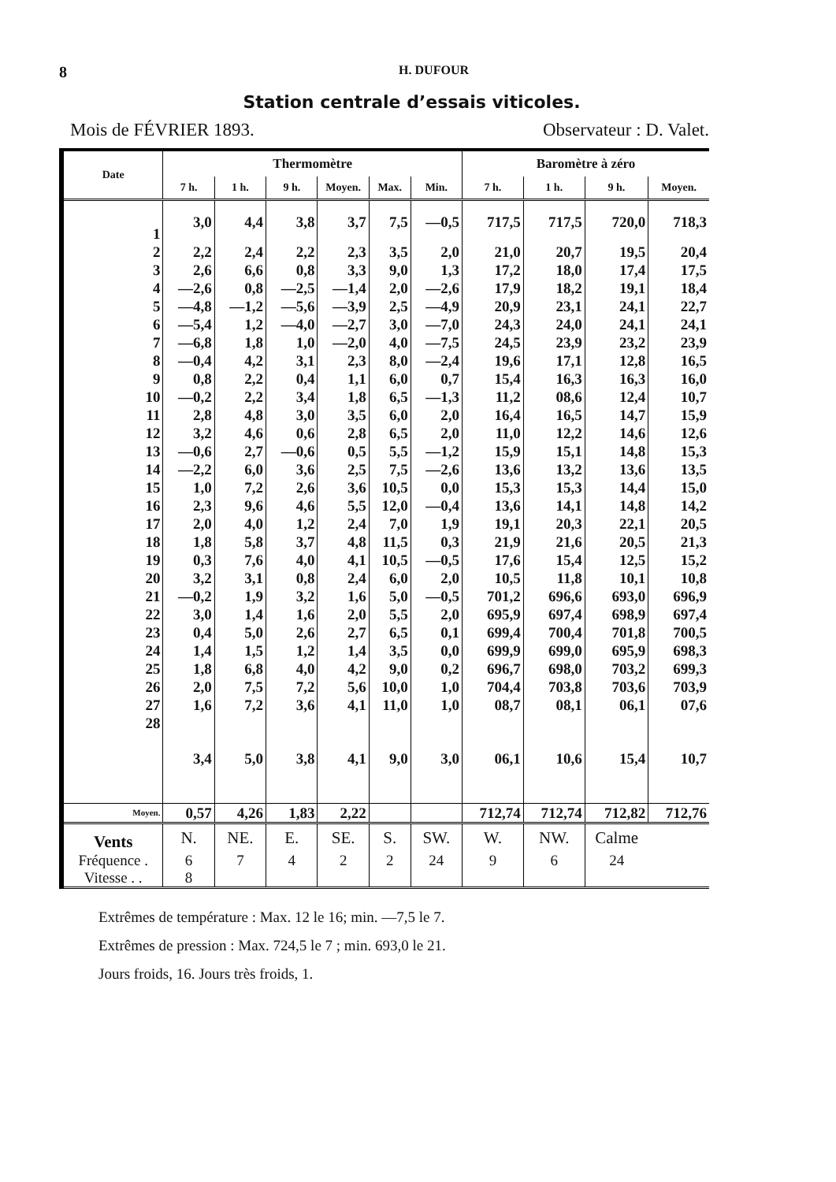8 H. DUFOUR
Station centrale d’essais viticoles.
Mois de FÉVRIER 1893. Observateur : D. Valet.
| Date | Thermomètre | | | | | | Baromètre à zéro | | | |
| --- | --- | --- | --- | --- | --- | --- | --- | --- | --- | --- |
| | 7 h. | 1 h. | 9 h. | Moyen. | Max. | Min. | 7 h. | 1 h. | 9 h. | Moyen. |
| 1 | 3,0 | 4,4 | 3,8 | 3,7 | 7,5 | —0,5 | 717,5 | 717,5 | 720,0 | 718,3 |
| 2 | 2,2 | 2,4 | 2,2 | 2,3 | 3,5 | 2,0 | 21,0 | 20,7 | 19,5 | 20,4 |
| 3 | 2,6 | 6,6 | 0,8 | 3,3 | 9,0 | 1,3 | 17,2 | 18,0 | 17,4 | 17,5 |
| 4 | —2,6 | 0,8 | —2,5 | —1,4 | 2,0 | —2,6 | 17,9 | 18,2 | 19,1 | 18,4 |
| 5 | —4,8 | —1,2 | —5,6 | —3,9 | 2,5 | —4,9 | 20,9 | 23,1 | 24,1 | 22,7 |
| 6 | —5,4 | 1,2 | —4,0 | —2,7 | 3,0 | —7,0 | 24,3 | 24,0 | 24,1 | 24,1 |
| 7 | —6,8 | 1,8 | 1,0 | —2,0 | 4,0 | —7,5 | 24,5 | 23,9 | 23,2 | 23,9 |
| 8 | —0,4 | 4,2 | 3,1 | 2,3 | 8,0 | —2,4 | 19,6 | 17,1 | 12,8 | 16,5 |
| 9 | 0,8 | 2,2 | 0,4 | 1,1 | 6,0 | 0,7 | 15,4 | 16,3 | 16,3 | 16,0 |
| 10 | —0,2 | 2,2 | 3,4 | 1,8 | 6,5 | —1,3 | 11,2 | 08,6 | 12,4 | 10,7 |
| 11 | 2,8 | 4,8 | 3,0 | 3,5 | 6,0 | 2,0 | 16,4 | 16,5 | 14,7 | 15,9 |
| 12 | 3,2 | 4,6 | 0,6 | 2,8 | 6,5 | 2,0 | 11,0 | 12,2 | 14,6 | 12,6 |
| 13 | —0,6 | 2,7 | —0,6 | 0,5 | 5,5 | —1,2 | 15,9 | 15,1 | 14,8 | 15,3 |
| 14 | —2,2 | 6,0 | 3,6 | 2,5 | 7,5 | —2,6 | 13,6 | 13,2 | 13,6 | 13,5 |
| 15 | 1,0 | 7,2 | 2,6 | 3,6 | 10,5 | 0,0 | 15,3 | 15,3 | 14,4 | 15,0 |
| 16 | 2,3 | 9,6 | 4,6 | 5,5 | 12,0 | —0,4 | 13,6 | 14,1 | 14,8 | 14,2 |
| 17 | 2,0 | 4,0 | 1,2 | 2,4 | 7,0 | 1,9 | 19,1 | 20,3 | 22,1 | 20,5 |
| 18 | 1,8 | 5,8 | 3,7 | 4,8 | 11,5 | 0,3 | 21,9 | 21,6 | 20,5 | 21,3 |
| 19 | 0,3 | 7,6 | 4,0 | 4,1 | 10,5 | —0,5 | 17,6 | 15,4 | 12,5 | 15,2 |
| 20 | 3,2 | 3,1 | 0,8 | 2,4 | 6,0 | 2,0 | 10,5 | 11,8 | 10,1 | 10,8 |
| 21 | —0,2 | 1,9 | 3,2 | 1,6 | 5,0 | —0,5 | 701,2 | 696,6 | 693,0 | 696,9 |
| 22 | 3,0 | 1,4 | 1,6 | 2,0 | 5,5 | 2,0 | 695,9 | 697,4 | 698,9 | 697,4 |
| 23 | 0,4 | 5,0 | 2,6 | 2,7 | 6,5 | 0,1 | 699,4 | 700,4 | 701,8 | 700,5 |
| 24 | 1,4 | 1,5 | 1,2 | 1,4 | 3,5 | 0,0 | 699,9 | 699,0 | 695,9 | 698,3 |
| 25 | 1,8 | 6,8 | 4,0 | 4,2 | 9,0 | 0,2 | 696,7 | 698,0 | 703,2 | 699,3 |
| 26 | 2,0 | 7,5 | 7,2 | 5,6 | 10,0 | 1,0 | 704,4 | 703,8 | 703,6 | 703,9 |
| 27 | 1,6 | 7,2 | 3,6 | 4,1 | 11,0 | 1,0 | 08,7 | 08,1 | 06,1 | 07,6 |
| 28 | 3,4 | 5,0 | 3,8 | 4,1 | 9,0 | 3,0 | 06,1 | 10,6 | 15,4 | 10,7 |
| Moyen. | 0,57 | 4,26 | 1,83 | 2,22 | | | 712,74 | 712,74 | 712,82 | 712,76 |
| Vents | N. | NE. | E. | SE. | S. | SW. | W. | NW. | Calme | |
| Fréquence . | 6 | 7 | 4 | 2 | 2 | 24 | 9 | 6 | 24 | |
| Vitesse . . | 8 | | | | | | | | | |
Extrêmes de température : Max. 12 le 16; min. —7,5 le 7.
Extrêmes de pression : Max. 724,5 le 7 ; min. 693,0 le 21.
Jours froids, 16. Jours très froids, 1.